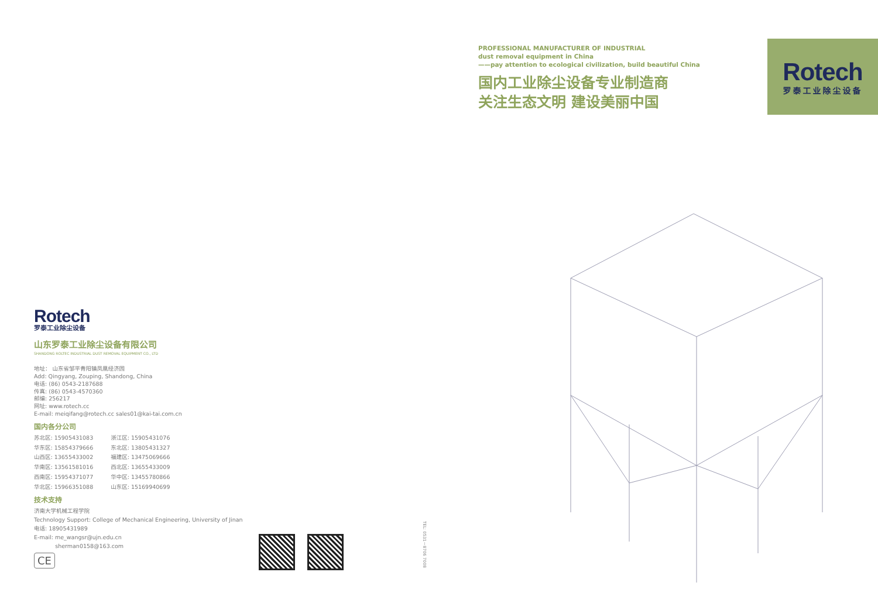PROFESSIONAL MANUFACTURER OF INDUSTRIAL
dust removal equipment in China
——pay attention to ecological civilization, build beautiful China
国内工业除尘设备专业制造商
关注生态文明 建设美丽中国
Rotech
罗泰工业除尘设备
Rotech
罗泰工业除尘设备
山东罗泰工业除尘设备有限公司
SHANDONG ROLTEC INDUSTRIAL DUST REMOVAL EQUIPMENT CO., LTD
地址： 山东省邹平青阳镇凤凰经济园
Add: Qingyang, Zouping, Shandong, China
电话: (86) 0543-2187688
传真: (86) 0543-4570360
邮编: 256217
网址: www.rotech.cc
E-mail: meiqifang@rotech.cc sales01@kai-tai.com.cn
国内各分公司
| 苏北区: 15905431083 | 浙江区: 15905431076 |
| 华东区: 15854379666 | 东北区: 13805431327 |
| 山西区: 13655433002 | 福建区: 13475069666 |
| 华南区: 13561581016 | 西北区: 13655433009 |
| 西南区: 15954371077 | 华中区: 13455780866 |
| 华北区: 15966351088 | 山东区: 15169940699 |
技术支持
济南大学机械工程学院
Technology Support: College of Mechanical Engineering, University of Jinan
电话: 18905431989
E-mail: me_wangsr@ujn.edu.cn
sherman0158@163.com
CE
TEL: 0531－8706 7008